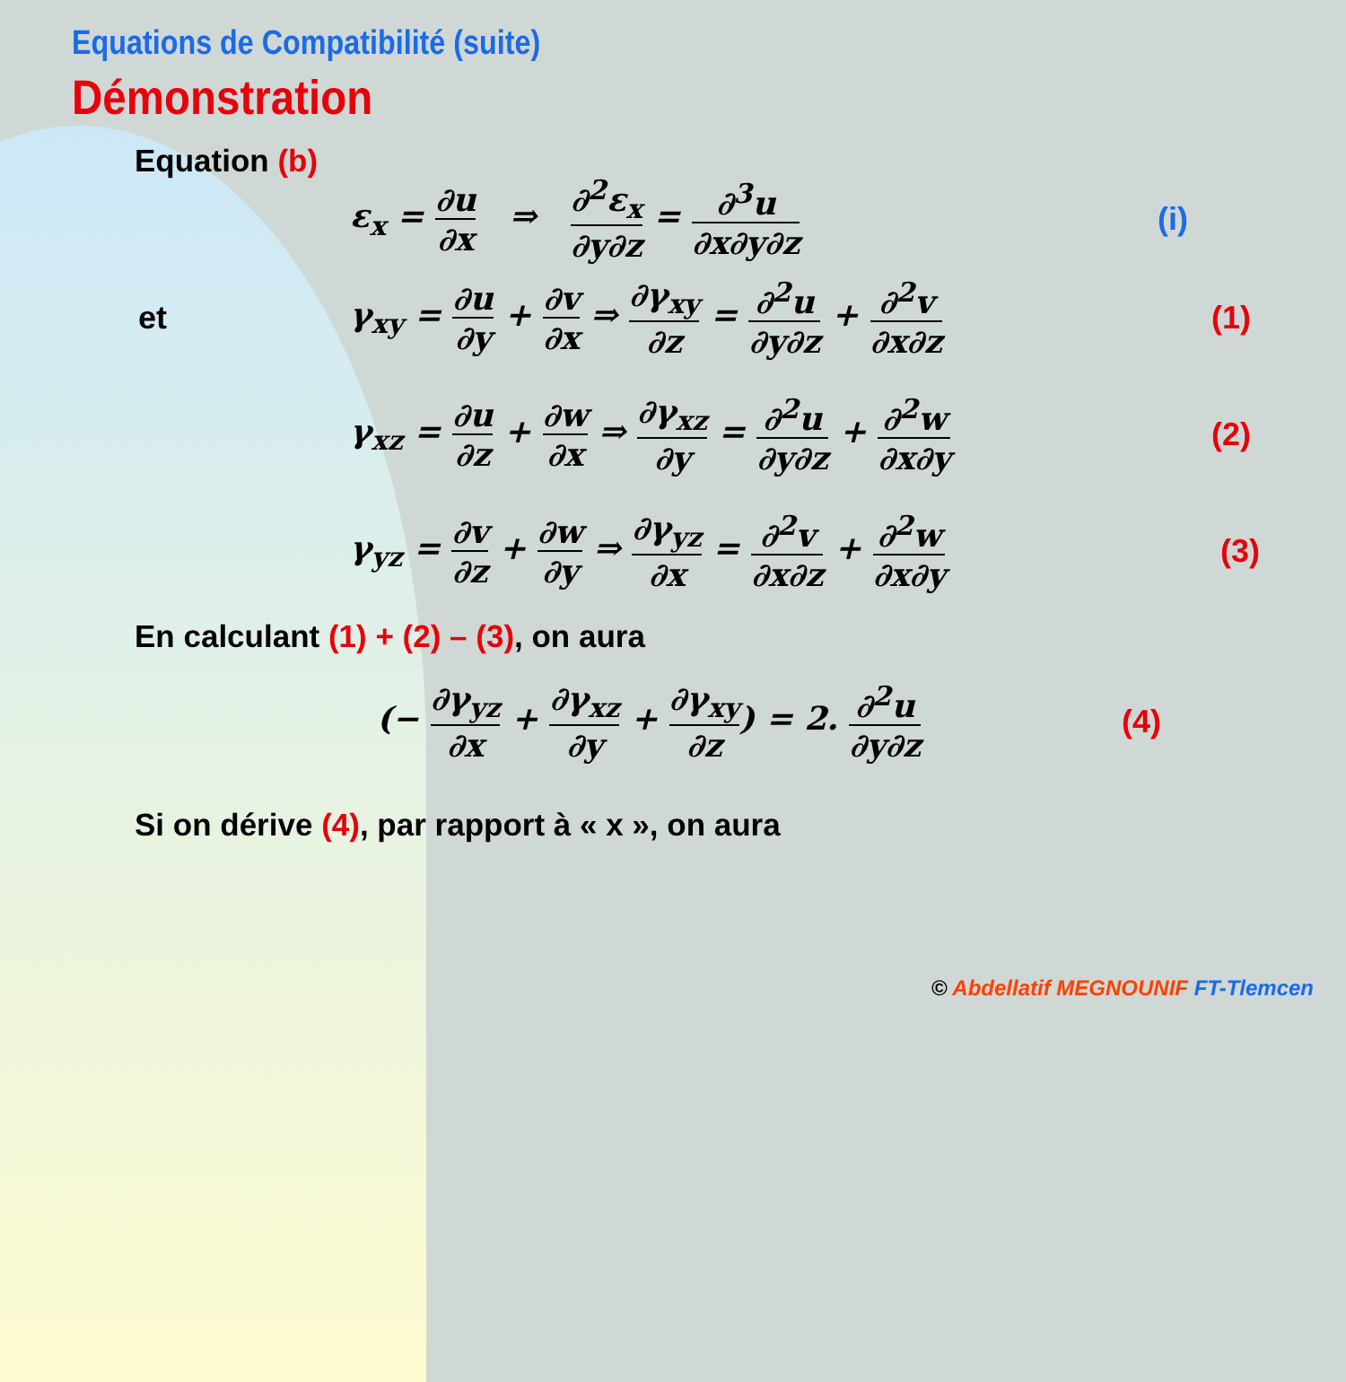Equations de Compatibilité (suite)
Démonstration
Equation (b)
ε<sub>x</sub> = ∂u ∂x ⇒ ∂<sup>2</sup>ε<sub>x</sub> ∂y∂z = ∂<sup>3</sup>u ∂x∂y∂z (i)
et
γ<sub>xy</sub> = ∂u ∂y + ∂v ∂x ⇒ ∂γ<sub>xy</sub> ∂z = ∂<sup>2</sup>u ∂y∂z + ∂<sup>2</sup>v ∂x∂z
(1)
γ<sub>xz</sub> = ∂u ∂z + ∂w ∂x ⇒ ∂γ<sub>xz</sub> ∂y = ∂<sup>2</sup>u ∂y∂z + ∂<sup>2</sup>w ∂x∂y
(2)
γ<sub>yz</sub> = ∂v ∂z + ∂w ∂y ⇒ ∂γ<sub>yz</sub> ∂x = ∂<sup>2</sup>v ∂x∂z + ∂<sup>2</sup>w ∂x∂y
(3)
En calculant (1) + (2) – (3), on aura
(− ∂γ<sub>yz</sub> ∂x + ∂γ<sub>xz</sub> ∂y + ∂γ<sub>xy</sub> ∂z) = 2. ∂<sup>2</sup>u ∂y∂z
(4)
Si on dérive (4), par rapport à « x », on aura
© Abdellatif MEGNOUNIF FT-Tlemcen